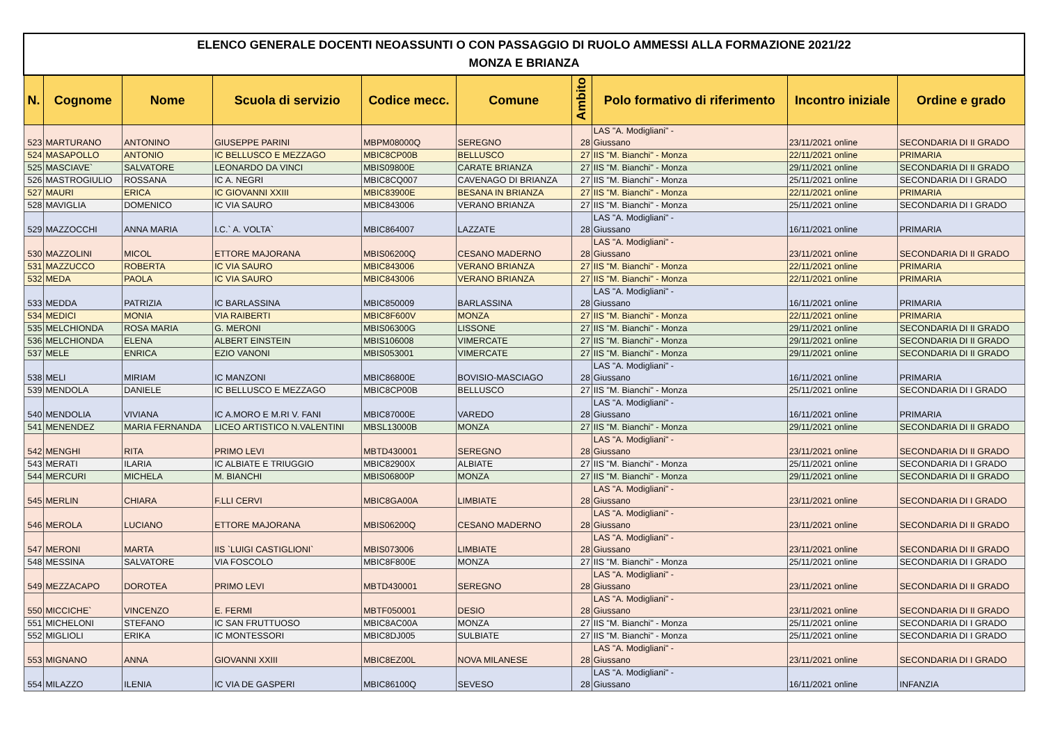| ELENCO GENERALE DOCENTI NEOASSUNTI O CON PASSAGGIO DI RUOLO AMMESSI ALLA FORMAZIONE 2021/22 MONZA E BRIANZA | | | | | | | | | |
| --- | --- | --- | --- | --- | --- | --- | --- | --- | --- |
| N. | Cognome | Nome | Scuola di servizio | Codice mecc. | Comune | Ambito | Polo formativo di riferimento | Incontro iniziale | Ordine e grado |
| 523 | MARTURANO | ANTONINO | GIUSEPPE PARINI | MBPM08000Q | SEREGNO | 28 | LAS "A. Modigliani" - Giussano | 23/11/2021 online | SECONDARIA DI II GRADO |
| 524 | MASAPOLLO | ANTONIO | IC BELLUSCO E MEZZAGO | MBIC8CP00B | BELLUSCO | 27 | IIS "M. Bianchi" - Monza | 22/11/2021 online | PRIMARIA |
| 525 | MASCIAVE` | SALVATORE | LEONARDO DA VINCI | MBIS09800E | CARATE BRIANZA | 27 | IIS "M. Bianchi" - Monza | 29/11/2021 online | SECONDARIA DI II GRADO |
| 526 | MASTROGIULIO | ROSSANA | IC A. NEGRI | MBIC8CQ007 | CAVENAGO DI BRIANZA | 27 | IIS "M. Bianchi" - Monza | 25/11/2021 online | SECONDARIA DI I GRADO |
| 527 | MAURI | ERICA | IC GIOVANNI XXIII | MBIC83900E | BESANA IN BRIANZA | 27 | IIS "M. Bianchi" - Monza | 22/11/2021 online | PRIMARIA |
| 528 | MAVIGLIA | DOMENICO | IC VIA SAURO | MBIC843006 | VERANO BRIANZA | 27 | IIS "M. Bianchi" - Monza | 25/11/2021 online | SECONDARIA DI I GRADO |
| 529 | MAZZOCCHI | ANNA MARIA | I.C.` A. VOLTA` | MBIC864007 | LAZZATE | 28 | LAS "A. Modigliani" - Giussano | 16/11/2021 online | PRIMARIA |
| 530 | MAZZOLINI | MICOL | ETTORE MAJORANA | MBIS06200Q | CESANO MADERNO | 28 | LAS "A. Modigliani" - Giussano | 23/11/2021 online | SECONDARIA DI II GRADO |
| 531 | MAZZUCCO | ROBERTA | IC VIA SAURO | MBIC843006 | VERANO BRIANZA | 27 | IIS "M. Bianchi" - Monza | 22/11/2021 online | PRIMARIA |
| 532 | MEDA | PAOLA | IC VIA SAURO | MBIC843006 | VERANO BRIANZA | 27 | IIS "M. Bianchi" - Monza | 22/11/2021 online | PRIMARIA |
| 533 | MEDDA | PATRIZIA | IC BARLASSINA | MBIC850009 | BARLASSINA | 28 | LAS "A. Modigliani" - Giussano | 16/11/2021 online | PRIMARIA |
| 534 | MEDICI | MONIA | VIA RAIBERTI | MBIC8F600V | MONZA | 27 | IIS "M. Bianchi" - Monza | 22/11/2021 online | PRIMARIA |
| 535 | MELCHIONDA | ROSA MARIA | G. MERONI | MBIS06300G | LISSONE | 27 | IIS "M. Bianchi" - Monza | 29/11/2021 online | SECONDARIA DI II GRADO |
| 536 | MELCHIONDA | ELENA | ALBERT EINSTEIN | MBIS106008 | VIMERCATE | 27 | IIS "M. Bianchi" - Monza | 29/11/2021 online | SECONDARIA DI II GRADO |
| 537 | MELE | ENRICA | EZIO VANONI | MBIS053001 | VIMERCATE | 27 | IIS "M. Bianchi" - Monza | 29/11/2021 online | SECONDARIA DI II GRADO |
| 538 | MELI | MIRIAM | IC MANZONI | MBIC86800E | BOVISIO-MASCIAGO | 28 | LAS "A. Modigliani" - Giussano | 16/11/2021 online | PRIMARIA |
| 539 | MENDOLA | DANIELE | IC BELLUSCO E MEZZAGO | MBIC8CP00B | BELLUSCO | 27 | IIS "M. Bianchi" - Monza | 25/11/2021 online | SECONDARIA DI I GRADO |
| 540 | MENDOLIA | VIVIANA | IC A.MORO E M.RI V. FANI | MBIC87000E | VAREDO | 28 | LAS "A. Modigliani" - Giussano | 16/11/2021 online | PRIMARIA |
| 541 | MENENDEZ | MARIA FERNANDA | LICEO ARTISTICO N.VALENTINI | MBSL13000B | MONZA | 27 | IIS "M. Bianchi" - Monza | 29/11/2021 online | SECONDARIA DI II GRADO |
| 542 | MENGHI | RITA | PRIMO LEVI | MBTD430001 | SEREGNO | 28 | LAS "A. Modigliani" - Giussano | 23/11/2021 online | SECONDARIA DI II GRADO |
| 543 | MERATI | ILARIA | IC ALBIATE E TRIUGGIO | MBIC82900X | ALBIATE | 27 | IIS "M. Bianchi" - Monza | 25/11/2021 online | SECONDARIA DI I GRADO |
| 544 | MERCURI | MICHELA | M. BIANCHI | MBIS06800P | MONZA | 27 | IIS "M. Bianchi" - Monza | 29/11/2021 online | SECONDARIA DI II GRADO |
| 545 | MERLIN | CHIARA | F.LLI CERVI | MBIC8GA00A | LIMBIATE | 28 | LAS "A. Modigliani" - Giussano | 23/11/2021 online | SECONDARIA DI I GRADO |
| 546 | MEROLA | LUCIANO | ETTORE MAJORANA | MBIS06200Q | CESANO MADERNO | 28 | LAS "A. Modigliani" - Giussano | 23/11/2021 online | SECONDARIA DI II GRADO |
| 547 | MERONI | MARTA | IIS `LUIGI CASTIGLIONI` | MBIS073006 | LIMBIATE | 28 | LAS "A. Modigliani" - Giussano | 23/11/2021 online | SECONDARIA DI II GRADO |
| 548 | MESSINA | SALVATORE | VIA FOSCOLO | MBIC8F800E | MONZA | 27 | IIS "M. Bianchi" - Monza | 25/11/2021 online | SECONDARIA DI I GRADO |
| 549 | MEZZACAPO | DOROTEA | PRIMO LEVI | MBTD430001 | SEREGNO | 28 | LAS "A. Modigliani" - Giussano | 23/11/2021 online | SECONDARIA DI II GRADO |
| 550 | MICCICHE` | VINCENZO | E. FERMI | MBTF050001 | DESIO | 28 | LAS "A. Modigliani" - Giussano | 23/11/2021 online | SECONDARIA DI II GRADO |
| 551 | MICHELONI | STEFANO | IC SAN FRUTTUOSO | MBIC8AC00A | MONZA | 27 | IIS "M. Bianchi" - Monza | 25/11/2021 online | SECONDARIA DI I GRADO |
| 552 | MIGLIOLI | ERIKA | IC MONTESSORI | MBIC8DJ005 | SULBIATE | 27 | IIS "M. Bianchi" - Monza | 25/11/2021 online | SECONDARIA DI I GRADO |
| 553 | MIGNANO | ANNA | GIOVANNI XXIII | MBIC8EZ00L | NOVA MILANESE | 28 | LAS "A. Modigliani" - Giussano | 23/11/2021 online | SECONDARIA DI I GRADO |
| 554 | MILAZZO | ILENIA | IC VIA DE GASPERI | MBIC86100Q | SEVESO | 28 | LAS "A. Modigliani" - Giussano | 16/11/2021 online | INFANZIA |